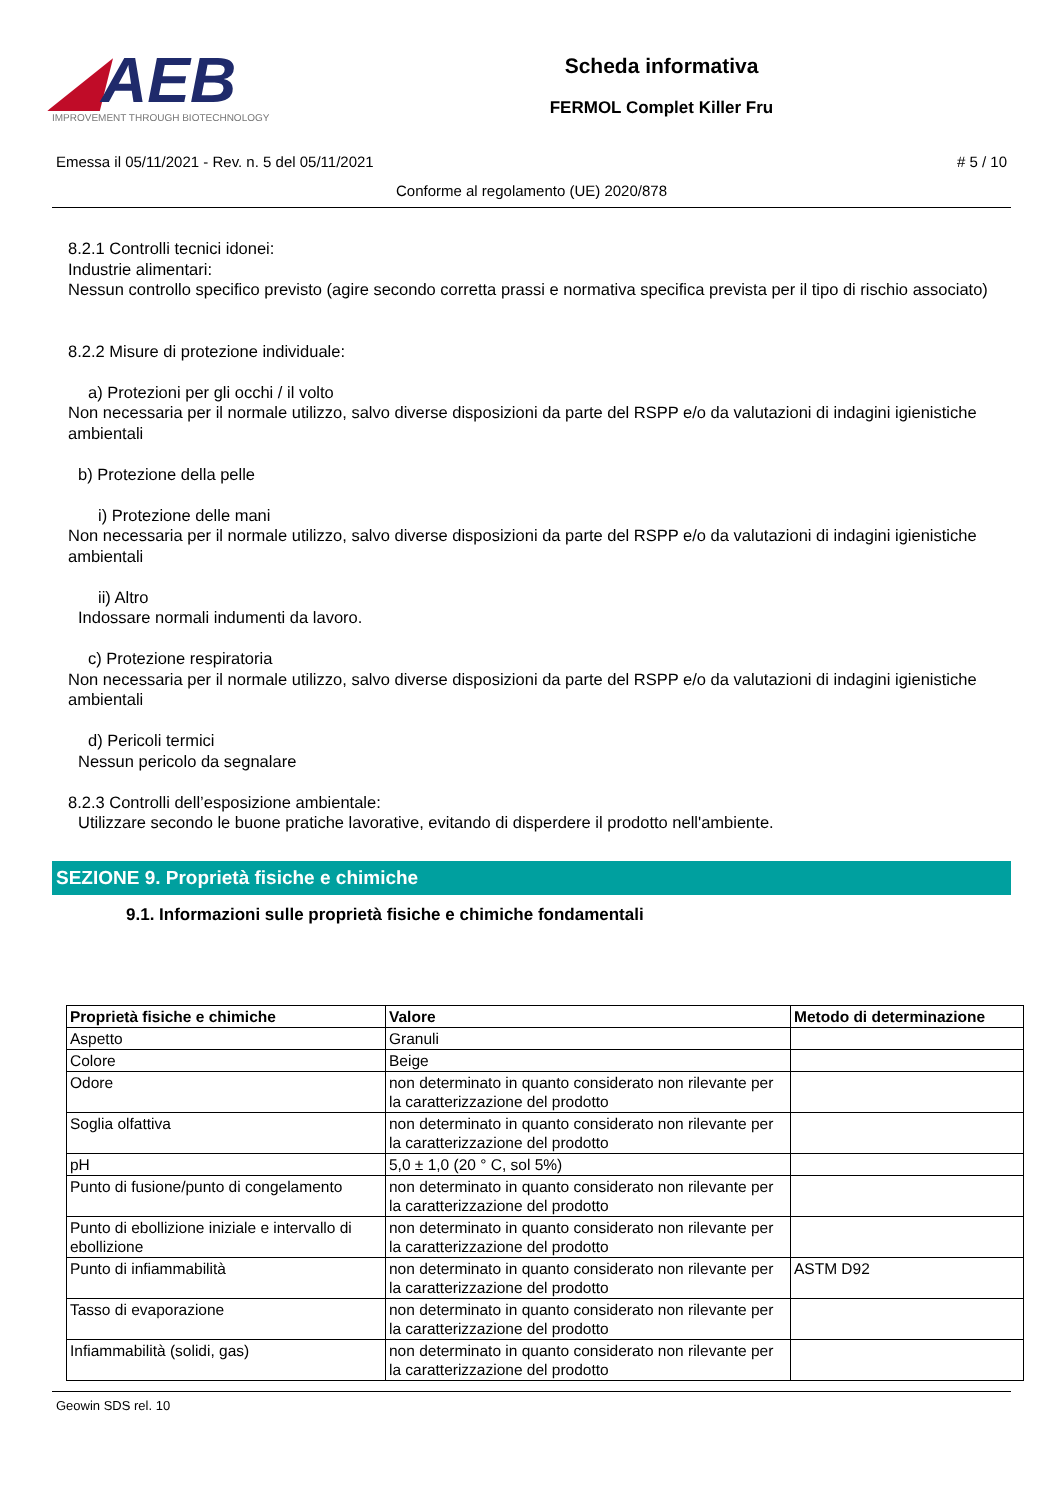◢AEB
IMPROVEMENT THROUGH BIOTECHNOLOGY
Scheda informativa
FERMOL Complet Killer Fru
Emessa il 05/11/2021 - Rev. n. 5 del 05/11/2021 # 5 / 10
Conforme al regolamento (UE) 2020/878
8.2.1 Controlli tecnici idonei:
Industrie alimentari:
Nessun controllo specifico previsto (agire secondo corretta prassi e normativa specifica prevista per il tipo di rischio associato)
8.2.2 Misure di protezione individuale:
a) Protezioni per gli occhi / il volto
Non necessaria per il normale utilizzo, salvo diverse disposizioni da parte del RSPP e/o da valutazioni di indagini igienistiche ambientali
b) Protezione della pelle
i) Protezione delle mani
Non necessaria per il normale utilizzo, salvo diverse disposizioni da parte del RSPP e/o da valutazioni di indagini igienistiche ambientali
ii) Altro
Indossare normali indumenti da lavoro.
c) Protezione respiratoria
Non necessaria per il normale utilizzo, salvo diverse disposizioni da parte del RSPP e/o da valutazioni di indagini igienistiche ambientali
d) Pericoli termici
Nessun pericolo da segnalare
8.2.3 Controlli dell’esposizione ambientale:
Utilizzare secondo le buone pratiche lavorative, evitando di disperdere il prodotto nell'ambiente.
SEZIONE 9. Proprietà fisiche e chimiche
9.1. Informazioni sulle proprietà fisiche e chimiche fondamentali
| Proprietà fisiche e chimiche | Valore | Metodo di determinazione |
| --- | --- | --- |
| Aspetto | Granuli | |
| Colore | Beige | |
| Odore | non determinato in quanto considerato non rilevante per la caratterizzazione del prodotto | |
| Soglia olfattiva | non determinato in quanto considerato non rilevante per la caratterizzazione del prodotto | |
| pH | 5,0 ± 1,0 (20 ° C, sol 5%) | |
| Punto di fusione/punto di congelamento | non determinato in quanto considerato non rilevante per la caratterizzazione del prodotto | |
| Punto di ebollizione iniziale e intervallo di ebollizione | non determinato in quanto considerato non rilevante per la caratterizzazione del prodotto | |
| Punto di infiammabilità | non determinato in quanto considerato non rilevante per la caratterizzazione del prodotto | ASTM D92 |
| Tasso di evaporazione | non determinato in quanto considerato non rilevante per la caratterizzazione del prodotto | |
| Infiammabilità (solidi, gas) | non determinato in quanto considerato non rilevante per la caratterizzazione del prodotto | |
Geowin SDS rel. 10